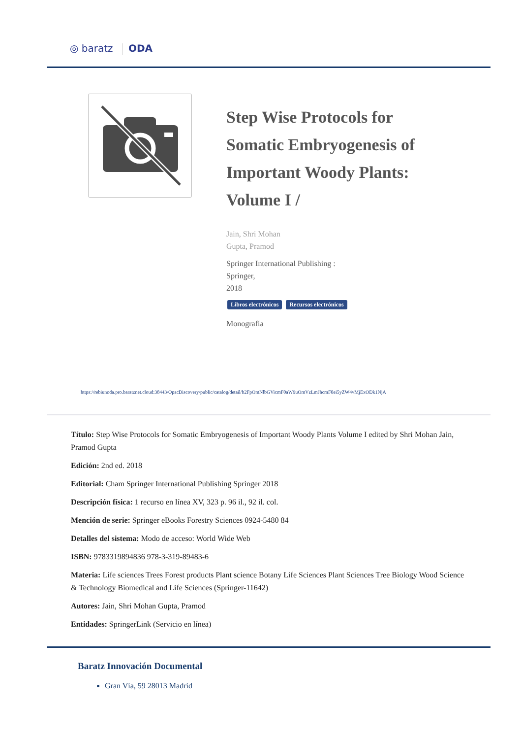◎ baratz ODA
Step Wise Protocols for Somatic Embryogenesis of Important Woody Plants: Volume I /
Jain, Shri Mohan
Gupta, Pramod
Springer International Publishing :
Springer,
2018
Libros electrónicos Recursos electrónicos
Monografía
https://rebiunoda.pro.baratznet.cloud:38443/OpacDiscovery/public/catalog/detail/b2FpOmNlbGVicmF0aW9uOmVzLmJhcmF0ei5yZW4vMjExODk1NjA
Título: Step Wise Protocols for Somatic Embryogenesis of Important Woody Plants Volume I edited by Shri Mohan Jain, Pramod Gupta
Edición: 2nd ed. 2018
Editorial: Cham Springer International Publishing Springer 2018
Descripción física: 1 recurso en línea XV, 323 p. 96 il., 92 il. col.
Mención de serie: Springer eBooks Forestry Sciences 0924-5480 84
Detalles del sistema: Modo de acceso: World Wide Web
ISBN: 9783319894836 978-3-319-89483-6
Materia: Life sciences Trees Forest products Plant science Botany Life Sciences Plant Sciences Tree Biology Wood Science & Technology Biomedical and Life Sciences (Springer-11642)
Autores: Jain, Shri Mohan Gupta, Pramod
Entidades: SpringerLink (Servicio en línea)
Baratz Innovación Documental
Gran Vía, 59 28013 Madrid